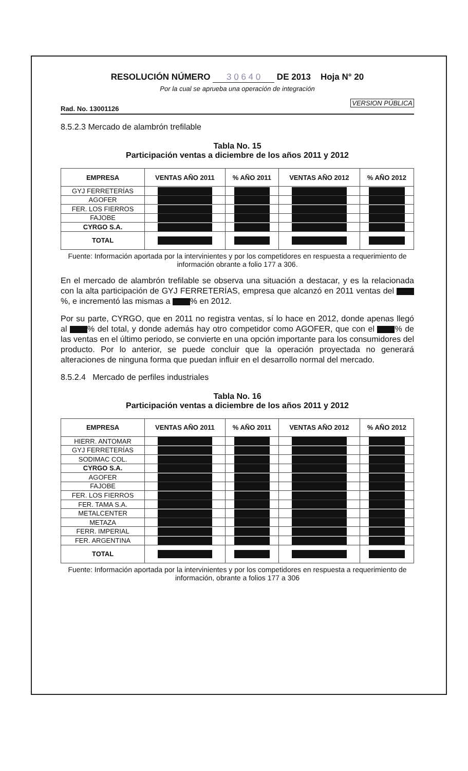RESOLUCIÓN NÚMERO 3 0 6 4 0 DE 2013 Hoja N° 20
Por la cual se aprueba una operación de integración
VERSION PÚBLICA
Rad. No. 13001126
8.5.2.3 Mercado de alambrón trefilable
Tabla No. 15
Participación ventas a diciembre de los años 2011 y 2012
| EMPRESA | VENTAS AÑO 2011 | % AÑO 2011 | VENTAS AÑO 2012 | % AÑO 2012 |
| --- | --- | --- | --- | --- |
| GYJ FERRETERÍAS | | | | |
| AGOFER | | | | |
| FER. LOS FIERROS | | | | |
| FAJOBE | | | | |
| CYRGO S.A. | | | | |
| TOTAL | | | | |
Fuente: Información aportada por la intervinientes y por los competidores en respuesta a requerimiento de información obrante a folio 177 a 306.
En el mercado de alambrón trefilable se observa una situación a destacar, y es la relacionada con la alta participación de GYJ FERRETERÍAS, empresa que alcanzó en 2011 ventas del %, e incrementó las mismas a % en 2012.
Por su parte, CYRGO, que en 2011 no registra ventas, sí lo hace en 2012, donde apenas llegó al % del total, y donde además hay otro competidor como AGOFER, que con el % de las ventas en el último periodo, se convierte en una opción importante para los consumidores del producto. Por lo anterior, se puede concluir que la operación proyectada no generará alteraciones de ninguna forma que puedan influir en el desarrollo normal del mercado.
8.5.2.4 Mercado de perfiles industriales
Tabla No. 16
Participación ventas a diciembre de los años 2011 y 2012
| EMPRESA | VENTAS AÑO 2011 | % AÑO 2011 | VENTAS AÑO 2012 | % AÑO 2012 |
| --- | --- | --- | --- | --- |
| HIERR. ANTOMAR | | | | |
| GYJ FERRETERÍAS | | | | |
| SODIMAC COL. | | | | |
| CYRGO S.A. | | | | |
| AGOFER | | | | |
| FAJOBE | | | | |
| FER. LOS FIERROS | | | | |
| FER. TAMA S.A. | | | | |
| METALCENTER | | | | |
| METAZA | | | | |
| FERR. IMPERIAL | | | | |
| FER. ARGENTINA | | | | |
| TOTAL | | | | |
Fuente: Información aportada por la intervinientes y por los competidores en respuesta a requerimiento de información, obrante a folios 177 a 306